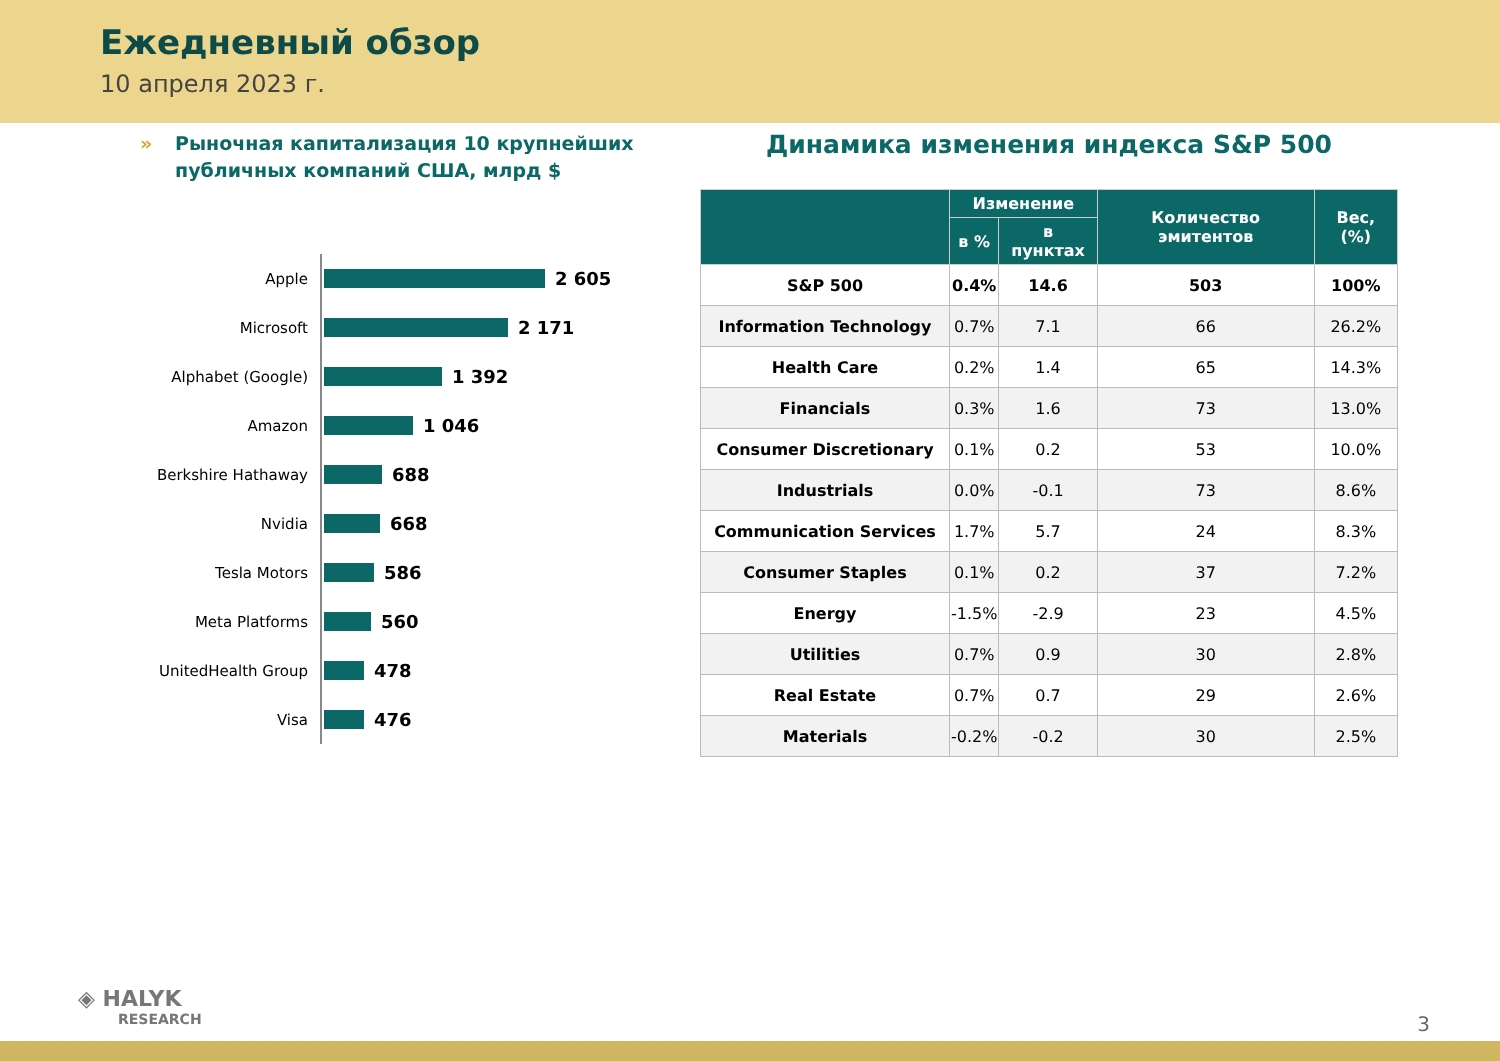Ежедневный обзор
10 апреля 2023 г.
» Рыночная капитализация 10 крупнейших публичных компаний США, млрд $
Apple
2 605
Microsoft
2 171
Alphabet (Google)
1 392
Amazon
1 046
Berkshire Hathaway
688
Nvidia
668
Tesla Motors
586
Meta Platforms
560
UnitedHealth Group
478
Visa
476
Динамика изменения индекса S&P 500
| | Изменение | | Количество эмитентов | Вес, (%) |
| --- | --- | --- | --- | --- |
| | в % | в пунктах | | |
| S&P 500 | 0.4% | 14.6 | 503 | 100% |
| Information Technology | 0.7% | 7.1 | 66 | 26.2% |
| Health Care | 0.2% | 1.4 | 65 | 14.3% |
| Financials | 0.3% | 1.6 | 73 | 13.0% |
| Consumer Discretionary | 0.1% | 0.2 | 53 | 10.0% |
| Industrials | 0.0% | -0.1 | 73 | 8.6% |
| Communication Services | 1.7% | 5.7 | 24 | 8.3% |
| Consumer Staples | 0.1% | 0.2 | 37 | 7.2% |
| Energy | -1.5% | -2.9 | 23 | 4.5% |
| Utilities | 0.7% | 0.9 | 30 | 2.8% |
| Real Estate | 0.7% | 0.7 | 29 | 2.6% |
| Materials | -0.2% | -0.2 | 30 | 2.5% |
◈ HALYK
RESEARCH
3